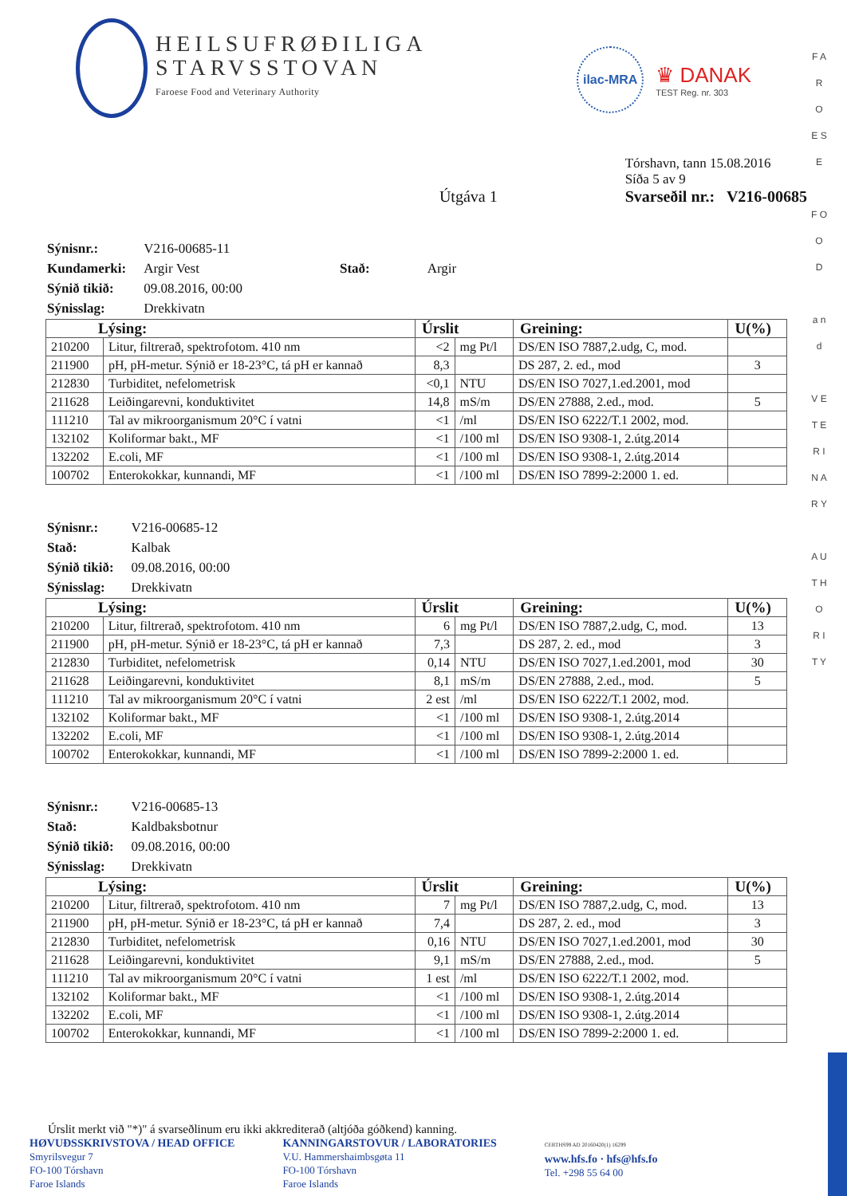HEILSUFRØÐILIGA
STARVSSTOVAN
Faroese Food and Veterinary Authority
ilac-MRA
♛ DANAK
TEST Reg. nr. 303
Útgáva 1
Tórshavn, tann 15.08.2016
Síða 5 av 9
Svarseðil nr.: V216-00685
| Sýnisnr.: | V216-00685-11 | | |
| Kundamerki: | Argir Vest | Stað: | Argir |
| Sýnið tikið: | 09.08.2016, 00:00 | | |
| Sýnisslag: | Drekkivatn | | |
| Lýsing: | | Úrslit | | Greining: | U(%) |
| --- | --- | --- | --- | --- | --- |
| 210200 | Litur, filtrerað, spektrofotom. 410 nm | <2 | mg Pt/l | DS/EN ISO 7887,2.udg, C, mod. | |
| 211900 | pH, pH-metur. Sýnið er 18-23°C, tá pH er kannað | 8,3 | | DS 287, 2. ed., mod | 3 |
| 212830 | Turbiditet, nefelometrisk | <0,1 | NTU | DS/EN ISO 7027,1.ed.2001, mod | |
| 211628 | Leiðingarevni, konduktivitet | 14,8 | mS/m | DS/EN 27888, 2.ed., mod. | 5 |
| 111210 | Tal av mikroorganismum 20°C í vatni | <1 | /ml | DS/EN ISO 6222/T.1 2002, mod. | |
| 132102 | Koliformar bakt., MF | <1 | /100 ml | DS/EN ISO 9308-1, 2.útg.2014 | |
| 132202 | E.coli, MF | <1 | /100 ml | DS/EN ISO 9308-1, 2.útg.2014 | |
| 100702 | Enterokokkar, kunnandi, MF | <1 | /100 ml | DS/EN ISO 7899-2:2000 1. ed. | |
| Sýnisnr.: | V216-00685-12 |
| Stað: | Kalbak |
| Sýnið tikið: | 09.08.2016, 00:00 |
| Sýnisslag: | Drekkivatn |
| Lýsing: | | Úrslit | | Greining: | U(%) |
| --- | --- | --- | --- | --- | --- |
| 210200 | Litur, filtrerað, spektrofotom. 410 nm | 6 | mg Pt/l | DS/EN ISO 7887,2.udg, C, mod. | 13 |
| 211900 | pH, pH-metur. Sýnið er 18-23°C, tá pH er kannað | 7,3 | | DS 287, 2. ed., mod | 3 |
| 212830 | Turbiditet, nefelometrisk | 0,14 | NTU | DS/EN ISO 7027,1.ed.2001, mod | 30 |
| 211628 | Leiðingarevni, konduktivitet | 8,1 | mS/m | DS/EN 27888, 2.ed., mod. | 5 |
| 111210 | Tal av mikroorganismum 20°C í vatni | 2 est | /ml | DS/EN ISO 6222/T.1 2002, mod. | |
| 132102 | Koliformar bakt., MF | <1 | /100 ml | DS/EN ISO 9308-1, 2.útg.2014 | |
| 132202 | E.coli, MF | <1 | /100 ml | DS/EN ISO 9308-1, 2.útg.2014 | |
| 100702 | Enterokokkar, kunnandi, MF | <1 | /100 ml | DS/EN ISO 7899-2:2000 1. ed. | |
| Sýnisnr.: | V216-00685-13 |
| Stað: | Kaldbaksbotnur |
| Sýnið tikið: | 09.08.2016, 00:00 |
| Sýnisslag: | Drekkivatn |
| Lýsing: | | Úrslit | | Greining: | U(%) |
| --- | --- | --- | --- | --- | --- |
| 210200 | Litur, filtrerað, spektrofotom. 410 nm | 7 | mg Pt/l | DS/EN ISO 7887,2.udg, C, mod. | 13 |
| 211900 | pH, pH-metur. Sýnið er 18-23°C, tá pH er kannað | 7,4 | | DS 287, 2. ed., mod | 3 |
| 212830 | Turbiditet, nefelometrisk | 0,16 | NTU | DS/EN ISO 7027,1.ed.2001, mod | 30 |
| 211628 | Leiðingarevni, konduktivitet | 9,1 | mS/m | DS/EN 27888, 2.ed., mod. | 5 |
| 111210 | Tal av mikroorganismum 20°C í vatni | 1 est | /ml | DS/EN ISO 6222/T.1 2002, mod. | |
| 132102 | Koliformar bakt., MF | <1 | /100 ml | DS/EN ISO 9308-1, 2.útg.2014 | |
| 132202 | E.coli, MF | <1 | /100 ml | DS/EN ISO 9308-1, 2.útg.2014 | |
| 100702 | Enterokokkar, kunnandi, MF | <1 | /100 ml | DS/EN ISO 7899-2:2000 1. ed. | |
Úrslit merkt við "*)" á svarseðlinum eru ikki akkrediterað (altjóða góðkend) kanning.
HØVUÐSSKRIVSTOVA / HEAD OFFICE
Smyrilsvegur 7
FO-100 Tórshavn
Faroe Islands
KANNINGARSTOVUR / LABORATORIES
V.U. Hammershaimbsgøta 11
FO-100 Tórshavn
Faroe Islands
CERTHS99 AD 20160420(1) 16299
www.hfs.fo · hfs@hfs.fo
Tel. +298 55 64 00
F A R O E S E
F O O D
a n d
V E T E R I N A R Y
A U T H O R I T Y